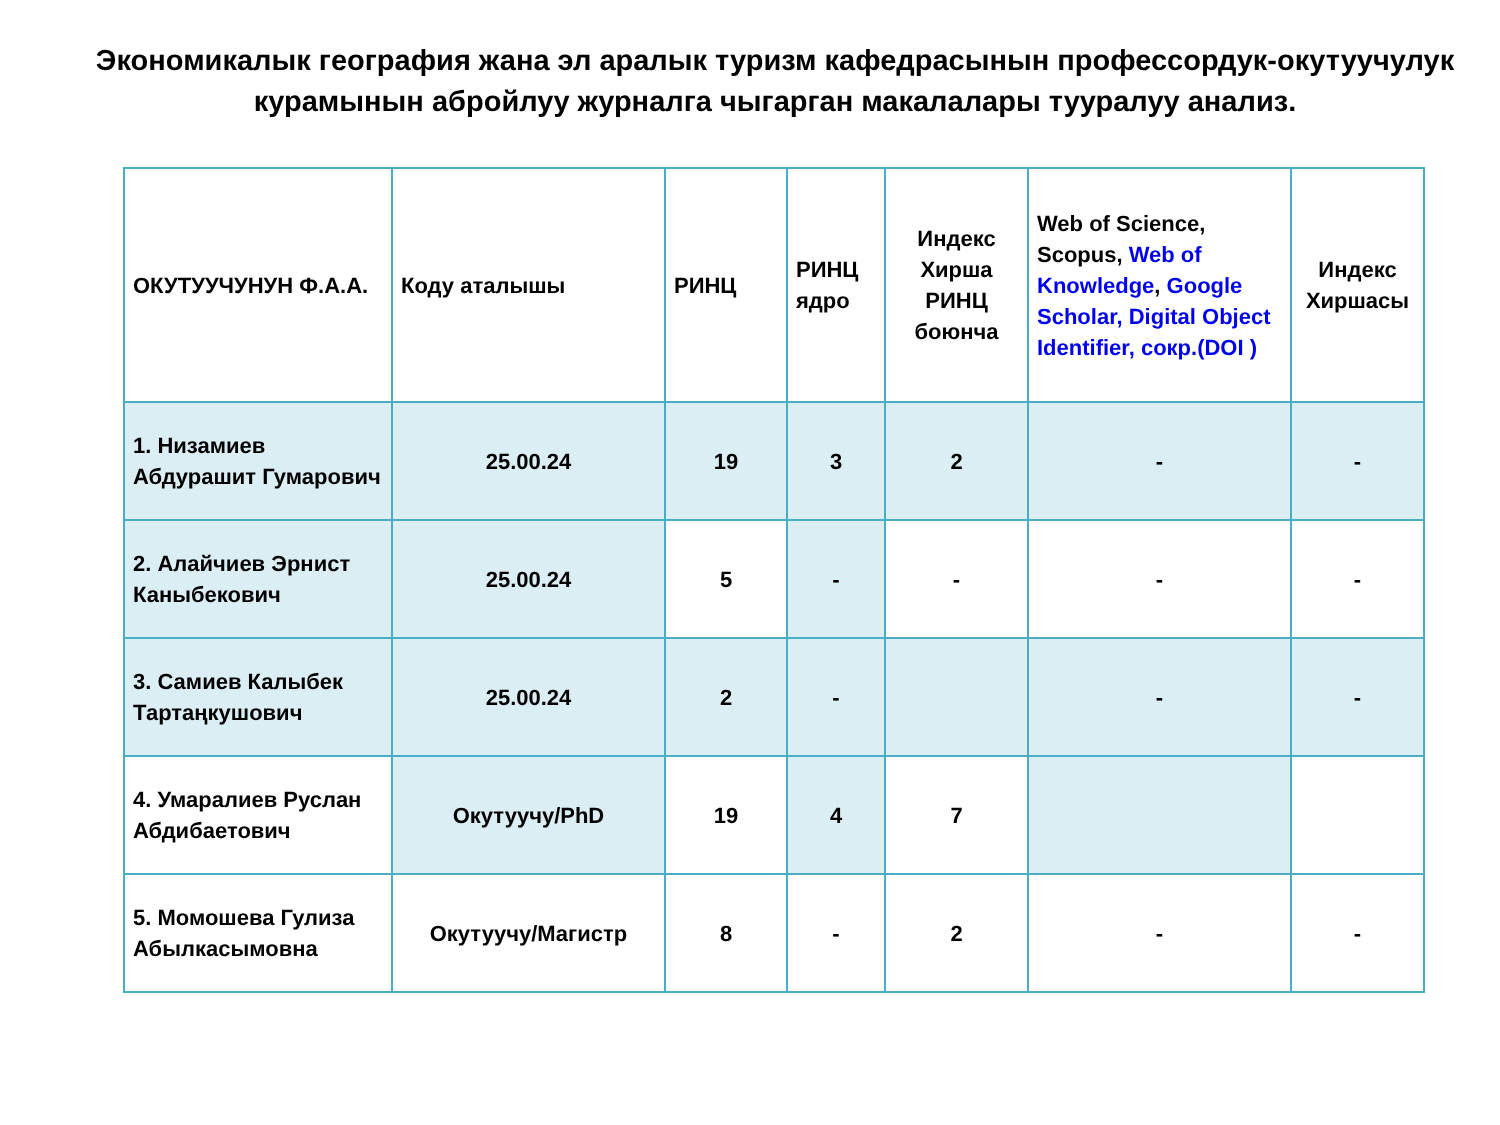Экономикалык география жана эл аралык туризм кафедрасынын профессордук-окутуучулук курамынын абройлуу журналга чыгарган макалалары тууралуу анализ.
| ОКУТУУЧУНУН Ф.А.А. | Коду аталышы | РИНЦ | РИНЦ ядро | Индекс Хирша РИНЦ боюнча | Web of Science, Scopus, Web of Knowledge , Google Scholar, Digital Object Identifier, сокр.(DOI ) | Индекс Хиршасы |
| --- | --- | --- | --- | --- | --- | --- |
| 1. Низамиев Абдурашит Гумарович | 25.00.24 | 19 | 3 | 2 | - | - |
| 2. Алайчиев Эрнист Каныбекович | 25.00.24 | 5 | - | - | - | - |
| 3. Самиев Калыбек Тартаңкушович | 25.00.24 | 2 | - | | - | - |
| 4. Умаралиев Руслан Абдибаетович | Окутуучу/PhD | 19 | 4 | 7 | | |
| 5. Момошева Гулиза Абылкасымовна | Окутуучу/Магистр | 8 | - | 2 | - | - |